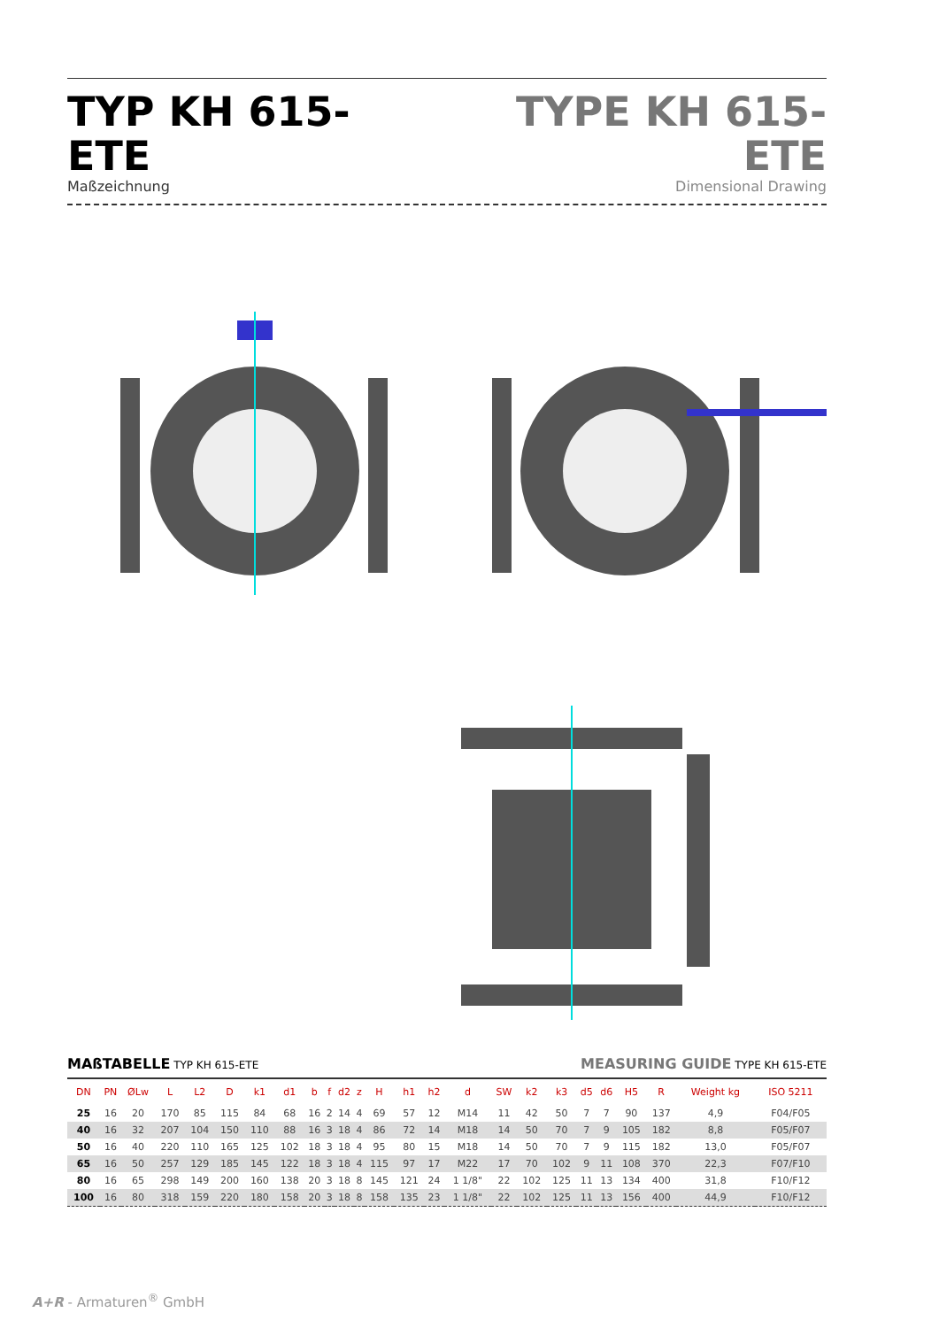TYP KH 615-ETE
Maßzeichnung
TYPE KH 615-ETE
Dimensional Drawing
MAßTABELLE TYP KH 615-ETE
MEASURING GUIDE TYPE KH 615-ETE
| DN | PN | ØLw | L | L2 | D | k1 | d1 | b | f | d2 | z | H | h1 | h2 | d | SW | k2 | k3 | d5 | d6 | H5 | R | Weight kg | ISO 5211 |
| --- | --- | --- | --- | --- | --- | --- | --- | --- | --- | --- | --- | --- | --- | --- | --- | --- | --- | --- | --- | --- | --- | --- | --- | --- |
| 25 | 16 | 20 | 170 | 85 | 115 | 84 | 68 | 16 | 2 | 14 | 4 | 69 | 57 | 12 | M14 | 11 | 42 | 50 | 7 | 7 | 90 | 137 | 4,9 | F04/F05 |
| 40 | 16 | 32 | 207 | 104 | 150 | 110 | 88 | 16 | 3 | 18 | 4 | 86 | 72 | 14 | M18 | 14 | 50 | 70 | 7 | 9 | 105 | 182 | 8,8 | F05/F07 |
| 50 | 16 | 40 | 220 | 110 | 165 | 125 | 102 | 18 | 3 | 18 | 4 | 95 | 80 | 15 | M18 | 14 | 50 | 70 | 7 | 9 | 115 | 182 | 13,0 | F05/F07 |
| 65 | 16 | 50 | 257 | 129 | 185 | 145 | 122 | 18 | 3 | 18 | 4 | 115 | 97 | 17 | M22 | 17 | 70 | 102 | 9 | 11 | 108 | 370 | 22,3 | F07/F10 |
| 80 | 16 | 65 | 298 | 149 | 200 | 160 | 138 | 20 | 3 | 18 | 8 | 145 | 121 | 24 | 1 1/8" | 22 | 102 | 125 | 11 | 13 | 134 | 400 | 31,8 | F10/F12 |
| 100 | 16 | 80 | 318 | 159 | 220 | 180 | 158 | 20 | 3 | 18 | 8 | 158 | 135 | 23 | 1 1/8" | 22 | 102 | 125 | 11 | 13 | 156 | 400 | 44,9 | F10/F12 |
A+R - Armaturen<sup>®</sup> GmbH